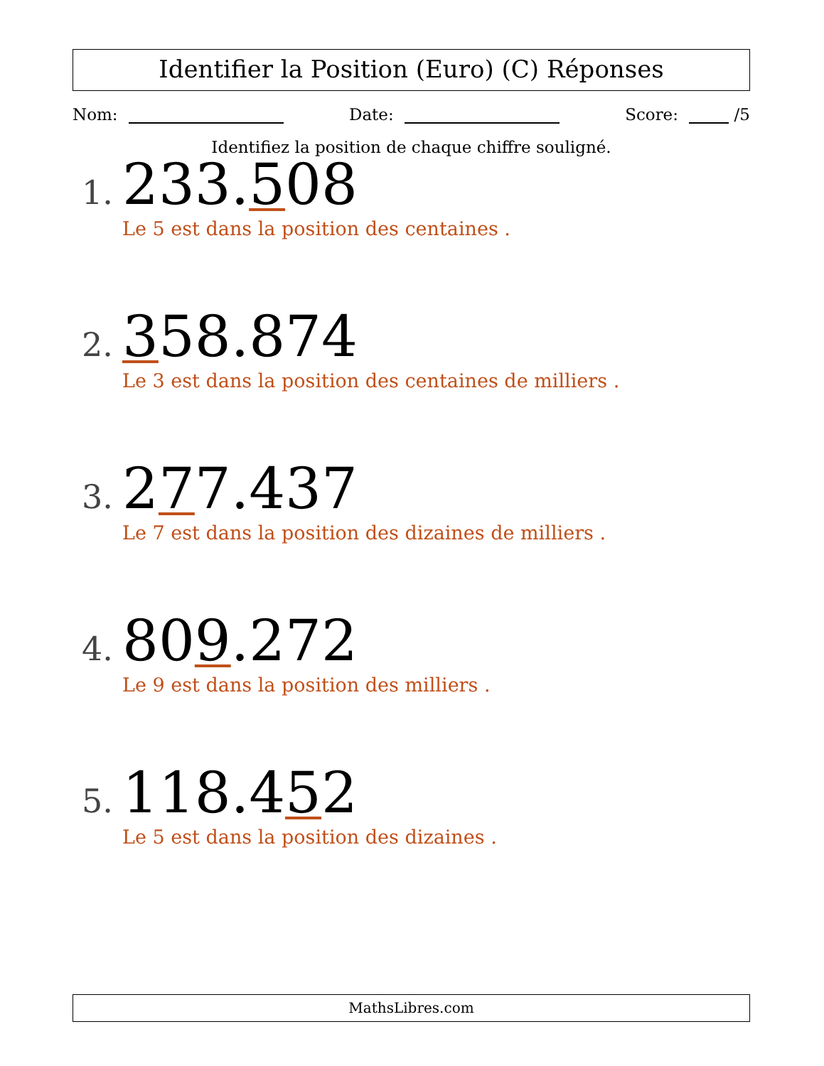Identifier la Position (Euro) (C) Réponses
Nom: Date: Score: /5
Identifiez la position de chaque chiffre souligné.
1. 233.508
Le 5 est dans la position des centaines .
2. 358.874
Le 3 est dans la position des centaines de milliers .
3. 277.437
Le 7 est dans la position des dizaines de milliers .
4. 809.272
Le 9 est dans la position des milliers .
5. 118.452
Le 5 est dans la position des dizaines .
MathsLibres.com